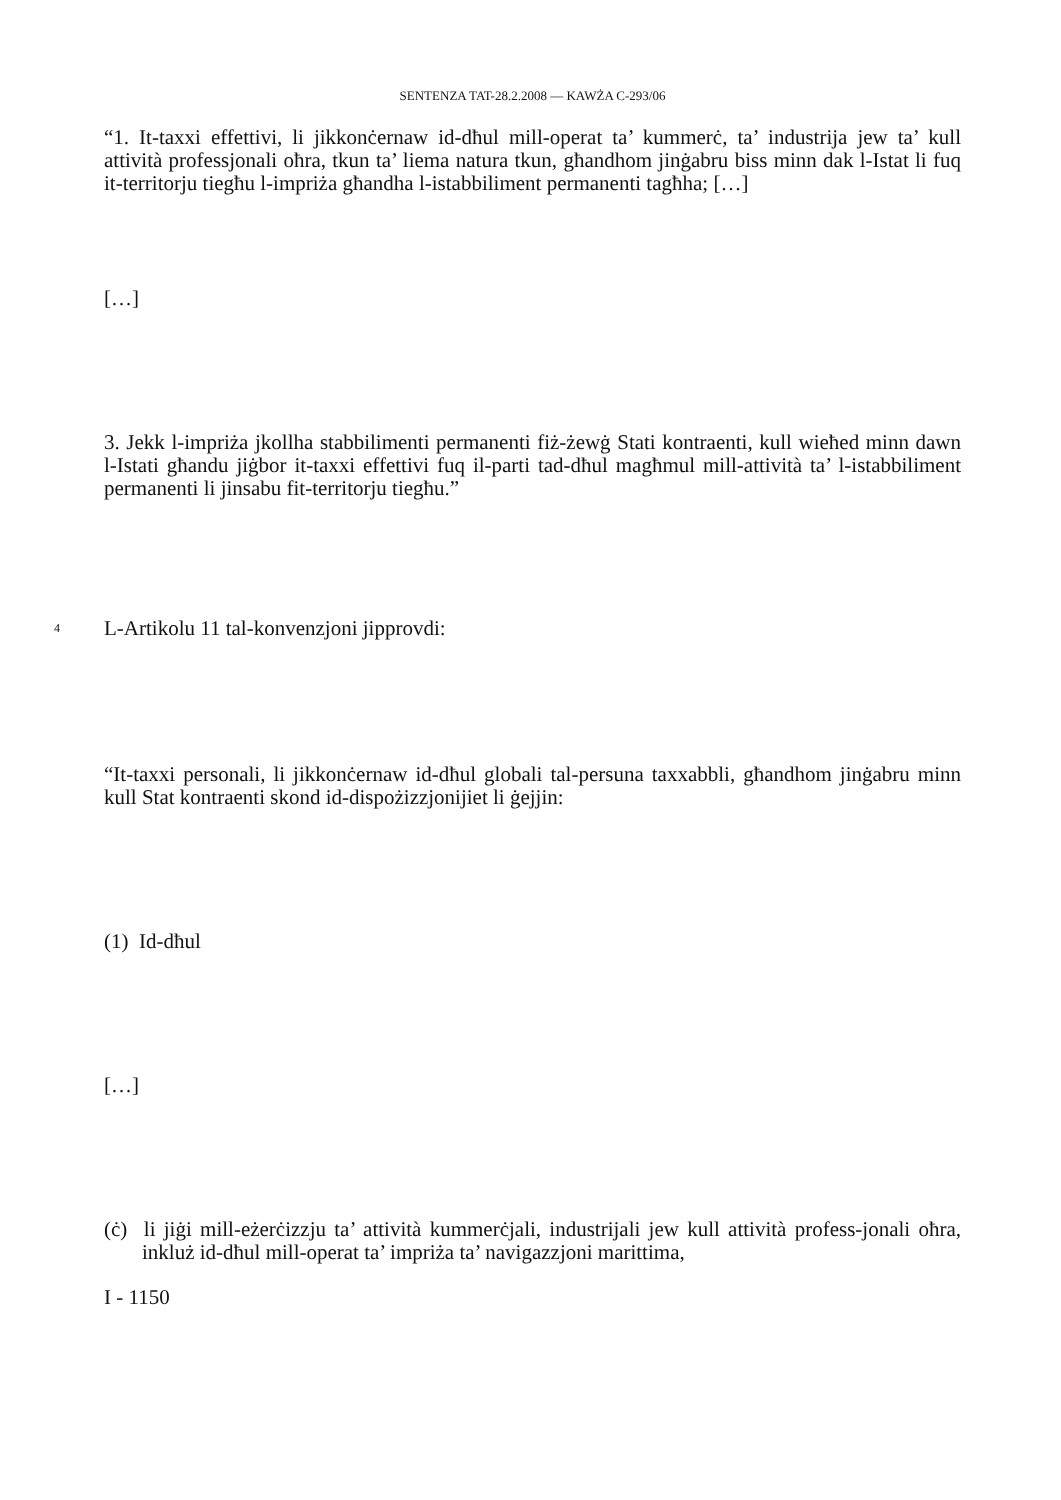SENTENZA TAT-28.2.2008 — KAWŻA C-293/06
“1. It-taxxi effettivi, li jikkonċernaw id-dħul mill-operat ta’ kummerċ, ta’ industrija jew ta’ kull attività professjonali oħra, tkun ta’ liema natura tkun, għandhom jinġabru biss minn dak l-Istat li fuq it-territorju tiegħu l-impriża għandha l-istabbiliment permanenti tagħha; […]
[…]
3. Jekk l-impriża jkollha stabbilimenti permanenti fiż-żewġ Stati kontraenti, kull wieħed minn dawn l-Istati għandu jiġbor it-taxxi effettivi fuq il-parti tad-dħul magħmul mill-attività ta’ l-istabbiliment permanenti li jinsabu fit-territorju tiegħu.”
4 L-Artikolu 11 tal-konvenzjoni jipprovdi:
“It-taxxi personali, li jikkonċernaw id-dħul globali tal-persuna taxxabbli, għandhom jinġabru minn kull Stat kontraenti skond id-dispożizzjonijiet li ġejjin:
(1) Id-dħul
[…]
(ċ) li jiġi mill-eżerċizzju ta’ attività kummerċjali, industrijali jew kull attività profess-jonali oħra, inkluż id-dħul mill-operat ta’ impriża ta’ navigazzjoni marittima,
I - 1150